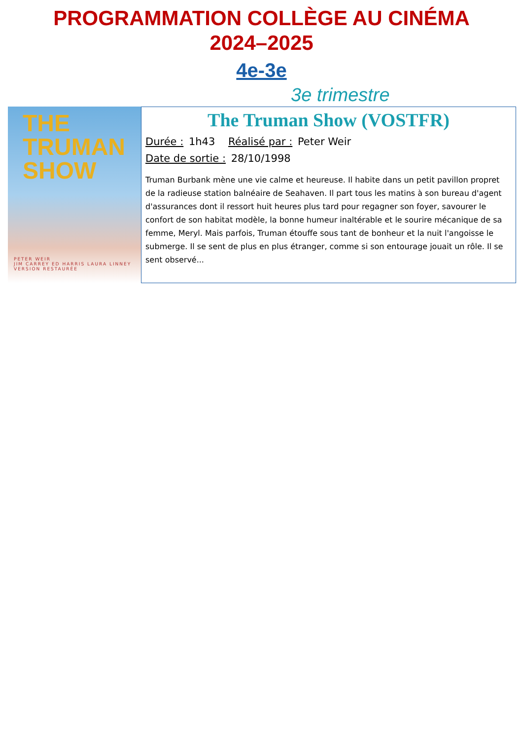PROGRAMMATION COLLÈGE AU CINÉMA
2024–2025
4e-3e
3e trimestre
THE
TRUMAN
SHOW
PETER WEIR
JIM CARREY ED HARRIS LAURA LINNEY
VERSION RESTAURÉE
The Truman Show (VOSTFR)
Durée : 1h43 Réalisé par : Peter Weir
Date de sortie : 28/10/1998
Truman Burbank mène une vie calme et heureuse. Il habite dans un petit pavillon propret de la radieuse station balnéaire de Seahaven. Il part tous les matins à son bureau d'agent d'assurances dont il ressort huit heures plus tard pour regagner son foyer, savourer le confort de son habitat modèle, la bonne humeur inaltérable et le sourire mécanique de sa femme, Meryl. Mais parfois, Truman étouffe sous tant de bonheur et la nuit l'angoisse le submerge. Il se sent de plus en plus étranger, comme si son entourage jouait un rôle. Il se sent observé...